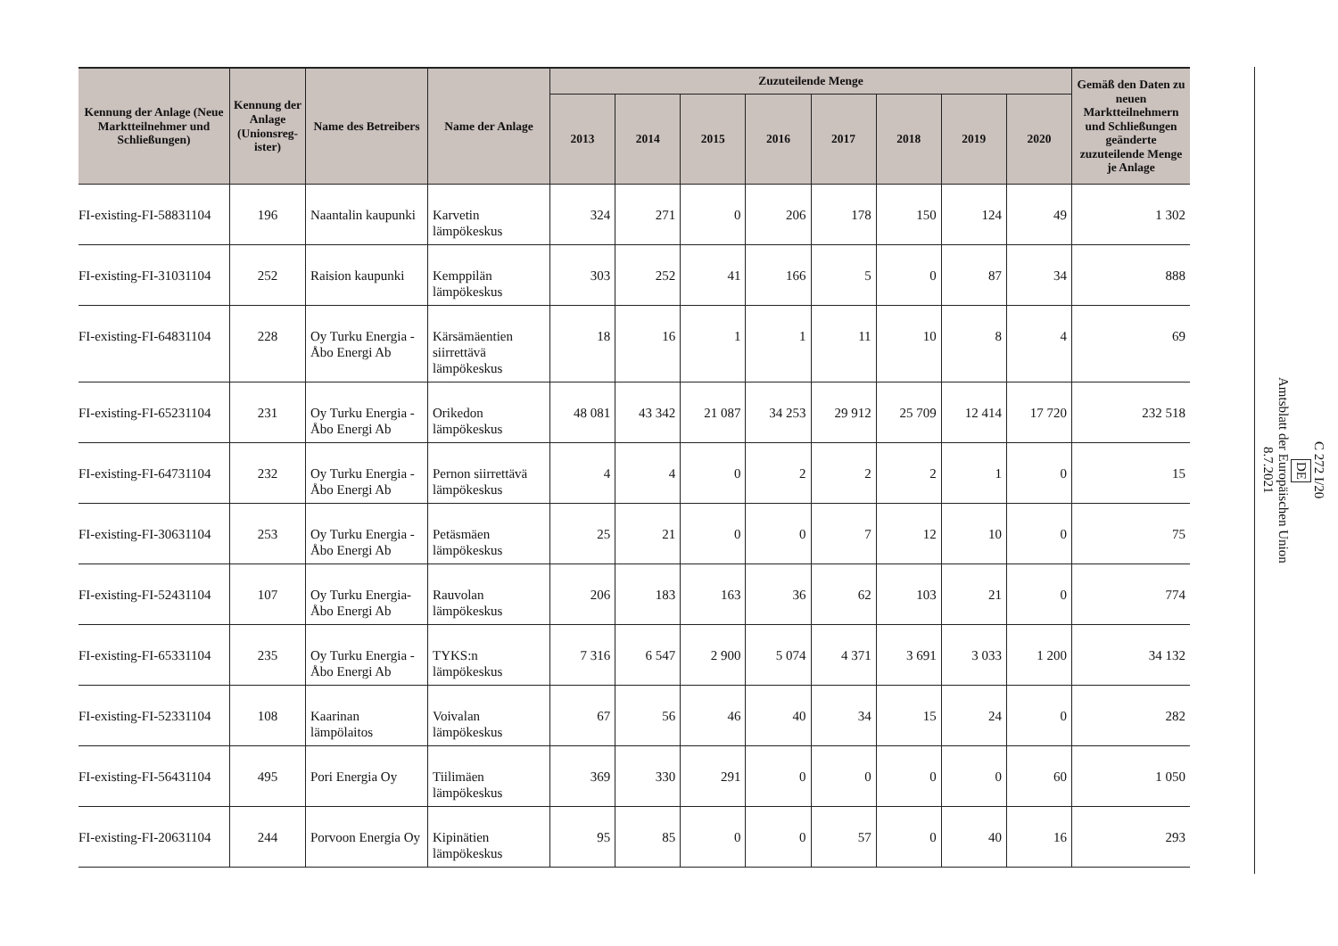| Kennung der Anlage (Neue Marktteilnehmer und Schließungen) | Kennung der Anlage (Unionsreg­ister) | Name des Betreibers | Name der Anlage | Zuzuteilende Menge | | | | | | | | Gemäß den Daten zu neuen Marktteilnehmern und Schließungen geänderte zuzuteilende Menge je Anlage |
| --- | --- | --- | --- | --- | --- | --- | --- | --- | --- | --- | --- | --- |
| | | | | 2013 | 2014 | 2015 | 2016 | 2017 | 2018 | 2019 | 2020 | |
| FI-existing-FI-58831104 | 196 | Naantalin kaupunki | Karvetin lämpökeskus | 324 | 271 | 0 | 206 | 178 | 150 | 124 | 49 | 1 302 |
| FI-existing-FI-31031104 | 252 | Raision kaupunki | Kemppilän lämpökeskus | 303 | 252 | 41 | 166 | 5 | 0 | 87 | 34 | 888 |
| FI-existing-FI-64831104 | 228 | Oy Turku Energia - Åbo Energi Ab | Kärsämäentien siirrettävä lämpökeskus | 18 | 16 | 1 | 1 | 11 | 10 | 8 | 4 | 69 |
| FI-existing-FI-65231104 | 231 | Oy Turku Energia - Åbo Energi Ab | Orikedon lämpökeskus | 48 081 | 43 342 | 21 087 | 34 253 | 29 912 | 25 709 | 12 414 | 17 720 | 232 518 |
| FI-existing-FI-64731104 | 232 | Oy Turku Energia - Åbo Energi Ab | Pernon siirrettävä lämpökeskus | 4 | 4 | 0 | 2 | 2 | 2 | 1 | 0 | 15 |
| FI-existing-FI-30631104 | 253 | Oy Turku Energia - Åbo Energi Ab | Petäsmäen lämpökeskus | 25 | 21 | 0 | 0 | 7 | 12 | 10 | 0 | 75 |
| FI-existing-FI-52431104 | 107 | Oy Turku Energia- Åbo Energi Ab | Rauvolan lämpökeskus | 206 | 183 | 163 | 36 | 62 | 103 | 21 | 0 | 774 |
| FI-existing-FI-65331104 | 235 | Oy Turku Energia - Åbo Energi Ab | TYKS:n lämpökeskus | 7 316 | 6 547 | 2 900 | 5 074 | 4 371 | 3 691 | 3 033 | 1 200 | 34 132 |
| FI-existing-FI-52331104 | 108 | Kaarinan lämpölaitos | Voivalan lämpökeskus | 67 | 56 | 46 | 40 | 34 | 15 | 24 | 0 | 282 |
| FI-existing-FI-56431104 | 495 | Pori Energia Oy | Tiilimäen lämpökeskus | 369 | 330 | 291 | 0 | 0 | 0 | 0 | 60 | 1 050 |
| FI-existing-FI-20631104 | 244 | Porvoon Energia Oy | Kipinätien lämpökeskus | 95 | 85 | 0 | 0 | 57 | 0 | 40 | 16 | 293 |
C 272 I/20
DE
Amtsblatt der Europäischen Union
8.7.2021